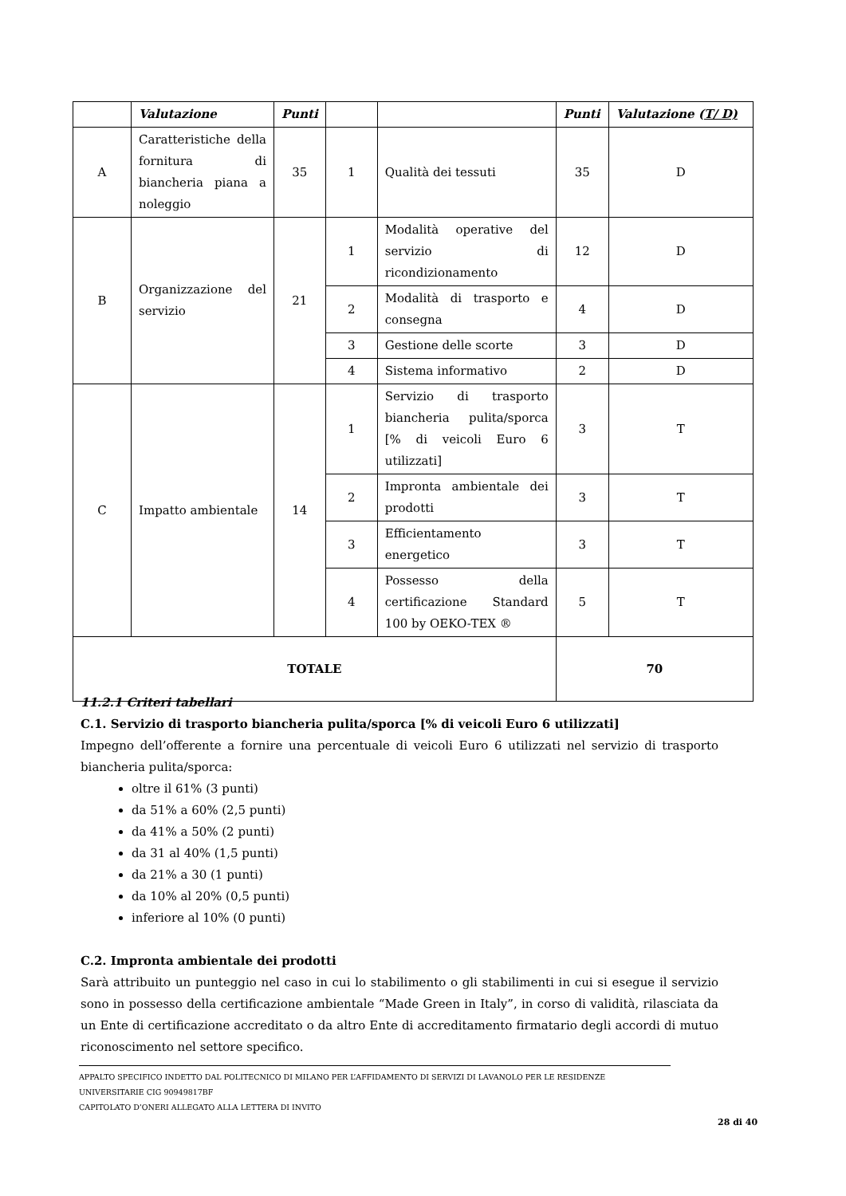| | Valutazione | Punti | | | Punti | Valutazione ( T/ D) |
| --- | --- | --- | --- | --- | --- | --- |
| A | Caratteristiche della fornitura di biancheria piana a noleggio | 35 | 1 | Qualità dei tessuti | 35 | D |
| B | Organizzazione del servizio | 21 | 1 | Modalità operative del servizio di ricondizionamento | 12 | D |
| | | | 2 | Modalità di trasporto e consegna | 4 | D |
| | | | 3 | Gestione delle scorte | 3 | D |
| | | | 4 | Sistema informativo | 2 | D |
| C | Impatto ambientale | 14 | 1 | Servizio di trasporto biancheria pulita/sporca [% di veicoli Euro 6 utilizzati] | 3 | T |
| | | | 2 | Impronta ambientale dei prodotti | 3 | T |
| | | | 3 | Efficientamento energetico | 3 | T |
| | | | 4 | Possesso della certificazione Standard 100 by OEKO-TEX ® | 5 | T |
| TOTALE | | | | | 70 | |
11.2.1 Criteri tabellari
C.1. Servizio di trasporto biancheria pulita/sporca [% di veicoli Euro 6 utilizzati]
Impegno dell’offerente a fornire una percentuale di veicoli Euro 6 utilizzati nel servizio di trasporto biancheria pulita/sporca:
oltre il 61% (3 punti)
da 51% a 60% (2,5 punti)
da 41% a 50% (2 punti)
da 31 al 40% (1,5 punti)
da 21% a 30 (1 punti)
da 10% al 20% (0,5 punti)
inferiore al 10% (0 punti)
C.2. Impronta ambientale dei prodotti
Sarà attribuito un punteggio nel caso in cui lo stabilimento o gli stabilimenti in cui si esegue il servizio sono in possesso della certificazione ambientale “Made Green in Italy”, in corso di validità, rilasciata da un Ente di certificazione accreditato o da altro Ente di accreditamento firmatario degli accordi di mutuo riconoscimento nel settore specifico.
APPALTO SPECIFICO INDETTO DAL POLITECNICO DI MILANO PER L’AFFIDAMENTO DI SERVIZI DI LAVANOLO PER LE RESIDENZE UNIVERSITARIE CIG 90949817BF
CAPITOLATO D’ONERI ALLEGATO ALLA LETTERA DI INVITO
28 di 40